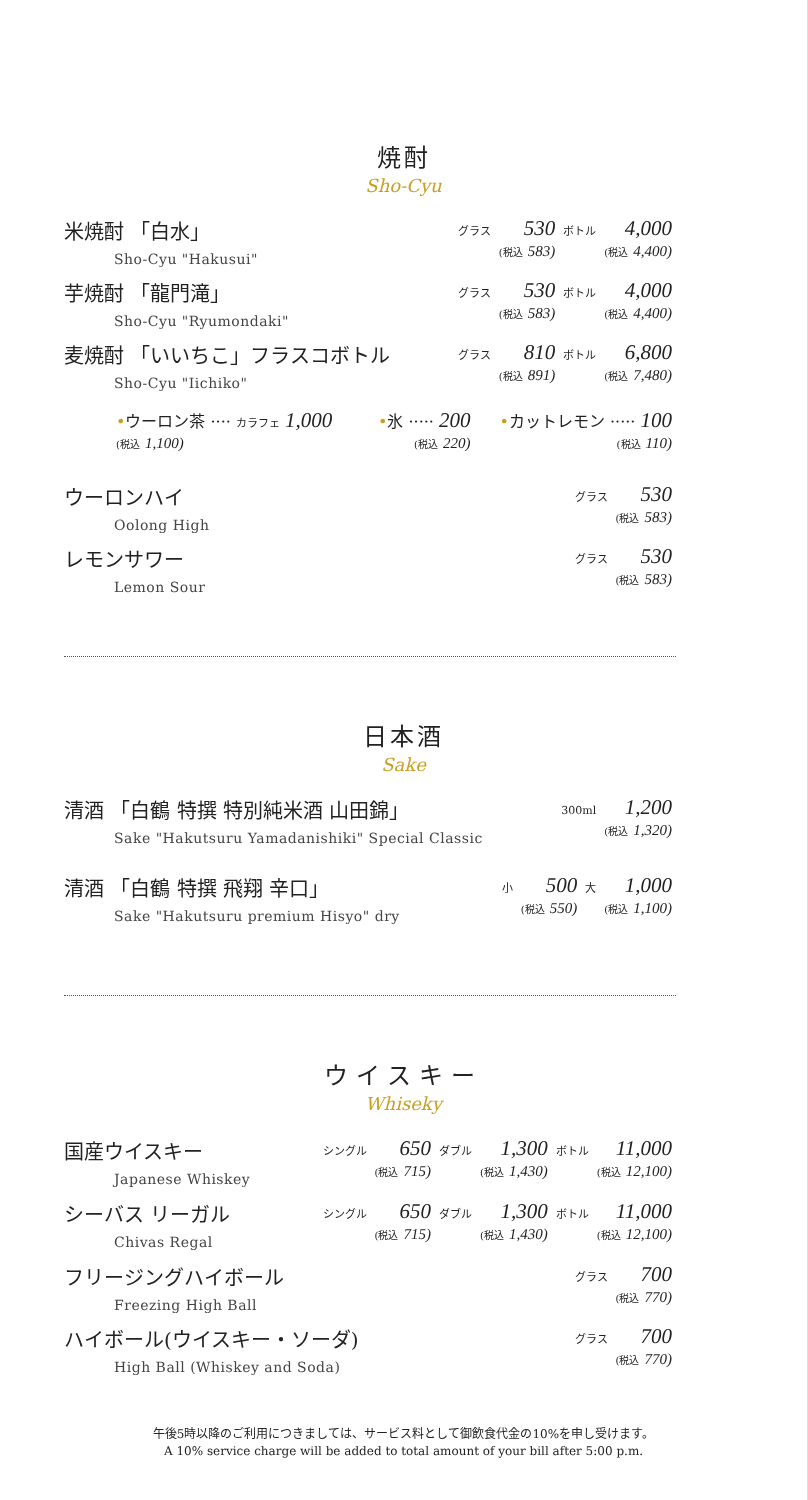焼酎
Sho-Cyu
米焼酎 「白水」
Sho-Cyu "Hakusui"
| グラス | 530 | ボトル | 4,000 |
| | (税込 583) | | (税込 4,400) |
芋焼酎 「龍門滝」
Sho-Cyu "Ryumondaki"
| グラス | 530 | ボトル | 4,000 |
| | (税込 583) | | (税込 4,400) |
麦焼酎 「いいちこ」フラスコボトル
Sho-Cyu "Iichiko"
| グラス | 810 | ボトル | 6,800 |
| | (税込 891) | | (税込 7,480) |
| • ウーロン茶 ···· カラフェ 1,000 (税込 1,100) | • 氷 ····· 200 (税込 220) | • カットレモン ····· 100 (税込 110) |
ウーロンハイ
Oolong High
| グラス | 530 |
| | (税込 583) |
レモンサワー
Lemon Sour
| グラス | 530 |
| | (税込 583) |
日本酒
Sake
清酒 「白鶴 特撰 特別純米酒 山田錦」
Sake "Hakutsuru Yamadanishiki" Special Classic
| 300ml | 1,200 |
| | (税込 1,320) |
清酒 「白鶴 特撰 飛翔 辛口」
Sake "Hakutsuru premium Hisyo" dry
| 小 | 500 | 大 | 1,000 |
| | (税込 550) | | (税込 1,100) |
ウイスキー
Whiseky
国産ウイスキー
Japanese Whiskey
| シングル | 650 | ダブル | 1,300 | ボトル | 11,000 |
| | (税込 715) | | (税込 1,430) | | (税込 12,100) |
シーバス リーガル
Chivas Regal
| シングル | 650 | ダブル | 1,300 | ボトル | 11,000 |
| | (税込 715) | | (税込 1,430) | | (税込 12,100) |
フリージングハイボール
Freezing High Ball
| グラス | 700 |
| | (税込 770) |
ハイボール(ウイスキー・ソーダ)
High Ball (Whiskey and Soda)
| グラス | 700 |
| | (税込 770) |
午後5時以降のご利用につきましては、サービス料として御飲食代金の10%を申し受けます。
A 10% service charge will be added to total amount of your bill after 5:00 p.m.